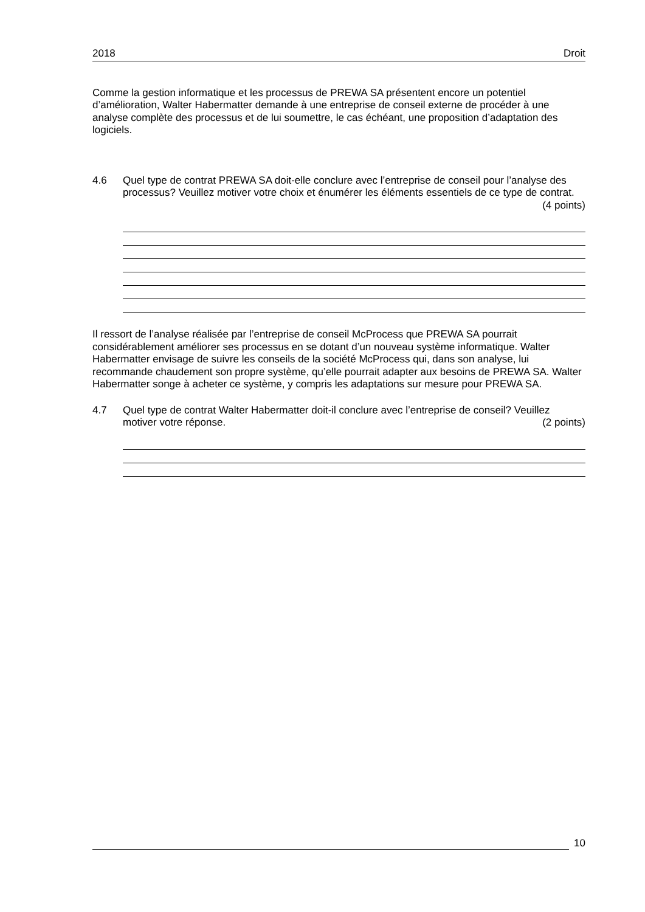2018 Droit
Comme la gestion informatique et les processus de PREWA SA présentent encore un potentiel d’amélioration, Walter Habermatter demande à une entreprise de conseil externe de procéder à une analyse complète des processus et de lui soumettre, le cas échéant, une proposition d’adaptation des logiciels.
4.6 Quel type de contrat PREWA SA doit-elle conclure avec l’entreprise de conseil pour l’analyse des processus? Veuillez motiver votre choix et énumérer les éléments essentiels de ce type de contrat. (4 points)
Il ressort de l’analyse réalisée par l’entreprise de conseil McProcess que PREWA SA pourrait considérablement améliorer ses processus en se dotant d’un nouveau système informatique. Walter Habermatter envisage de suivre les conseils de la société McProcess qui, dans son analyse, lui recommande chaudement son propre système, qu’elle pourrait adapter aux besoins de PREWA SA. Walter Habermatter songe à acheter ce système, y compris les adaptations sur mesure pour PREWA SA.
4.7 Quel type de contrat Walter Habermatter doit-il conclure avec l’entreprise de conseil? Veuillez motiver votre réponse. (2 points)
10